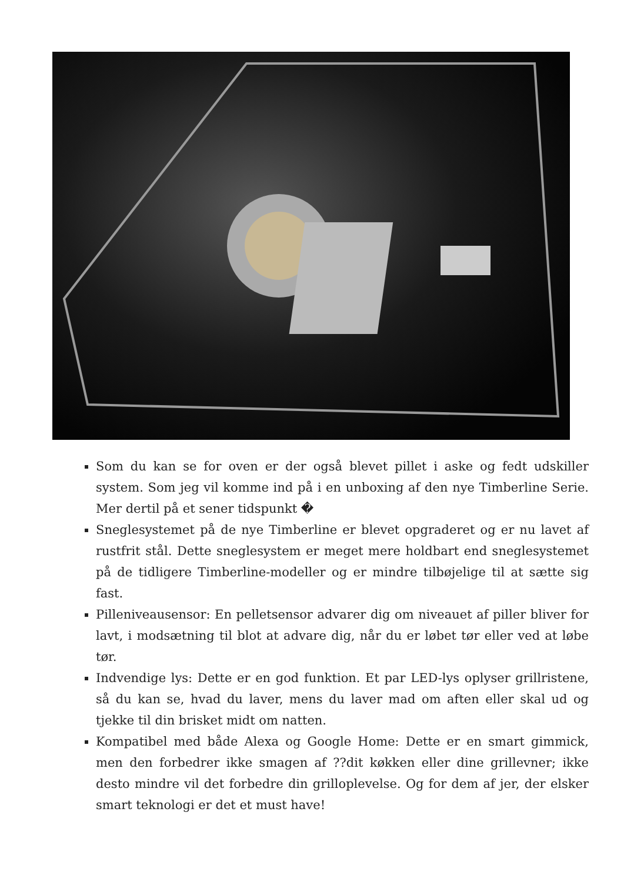Som du kan se for oven er der også blevet pillet i aske og fedt udskiller system. Som jeg vil komme ind på i en unboxing af den nye Timberline Serie. Mer dertil på et sener tidspunkt �
Sneglesystemet på de nye Timberline er blevet opgraderet og er nu lavet af rustfrit stål. Dette sneglesystem er meget mere holdbart end sneglesystemet på de tidligere Timberline-modeller og er mindre tilbøjelige til at sætte sig fast.
Pilleniveausensor: En pelletsensor advarer dig om niveauet af piller bliver for lavt, i modsætning til blot at advare dig, når du er løbet tør eller ved at løbe tør.
Indvendige lys: Dette er en god funktion. Et par LED-lys oplyser grillristene, så du kan se, hvad du laver, mens du laver mad om aften eller skal ud og tjekke til din brisket midt om natten.
Kompatibel med både Alexa og Google Home: Dette er en smart gimmick, men den forbedrer ikke smagen af ??dit køkken eller dine grillevner; ikke desto mindre vil det forbedre din grilloplevelse. Og for dem af jer, der elsker smart teknologi er det et must have!